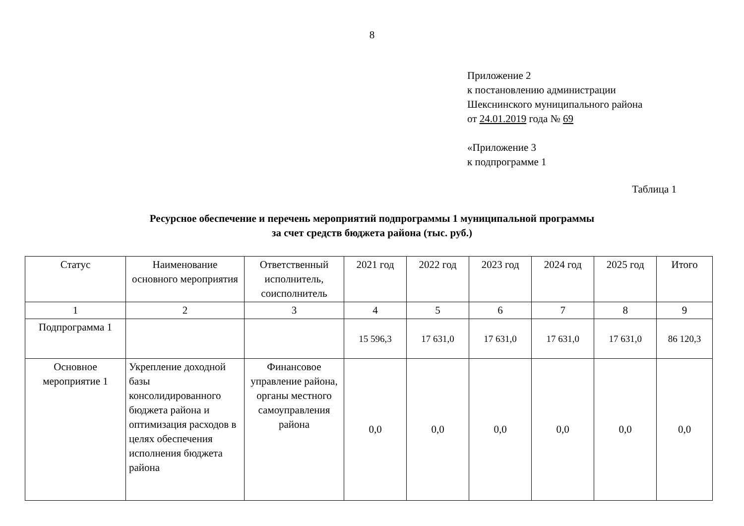8
Приложение 2
к постановлению администрации
Шекснинского муниципального района
от 24.01.2019 года № 69
«Приложение 3
к подпрограмме 1
Таблица 1
Ресурсное обеспечение и перечень мероприятий подпрограммы 1 муниципальной программы
за счет средств бюджета района (тыс. руб.)
| Статус | Наименование основного мероприятия | Ответственный исполнитель, соисполнитель | 2021 год | 2022 год | 2023 год | 2024 год | 2025 год | Итого |
| --- | --- | --- | --- | --- | --- | --- | --- | --- |
| 1 | 2 | 3 | 4 | 5 | 6 | 7 | 8 | 9 |
| Подпрограмма 1 | | | 15 596,3 | 17 631,0 | 17 631,0 | 17 631,0 | 17 631,0 | 86 120,3 |
| Основное мероприятие 1 | Укрепление доходной базы консолидированного бюджета района и оптимизация расходов в целях обеспечения исполнения бюджета района | Финансовое управление района, органы местного самоуправления района | 0,0 | 0,0 | 0,0 | 0,0 | 0,0 | 0,0 |